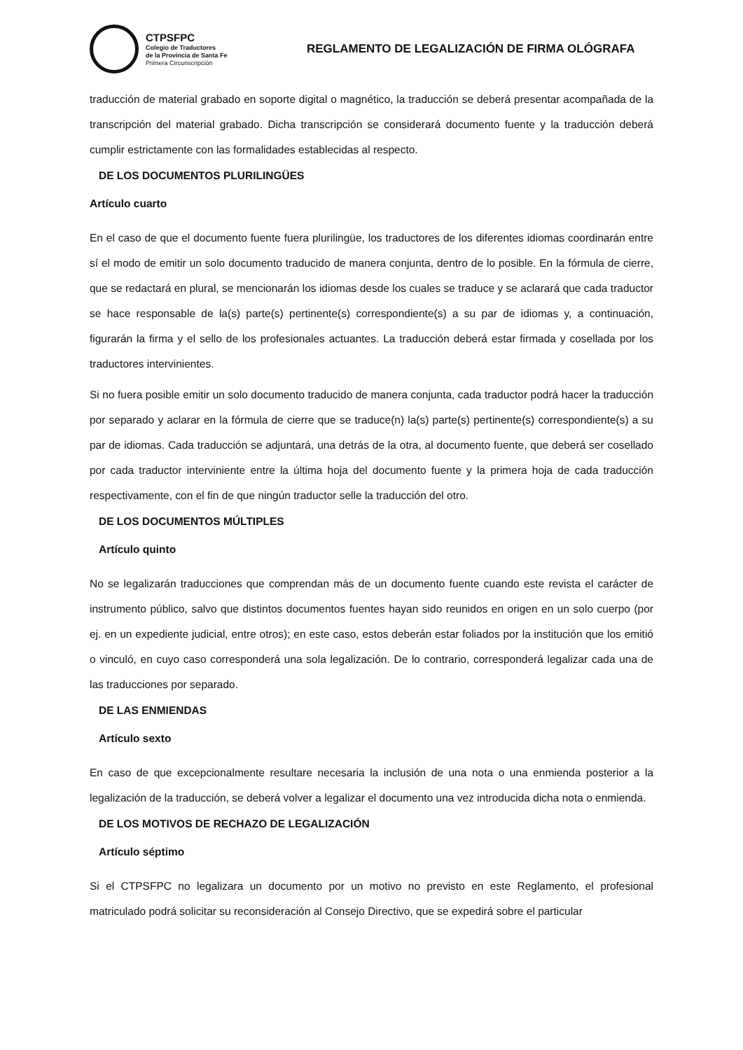CTPSFPC
Colegio de Traductores
de la Provincia de Santa Fe
Primera Circunscripción
REGLAMENTO DE LEGALIZACIÓN DE FIRMA OLÓGRAFA
traducción de material grabado en soporte digital o magnético, la traducción se deberá presentar acompañada de la transcripción del material grabado. Dicha transcripción se considerará documento fuente y la traducción deberá cumplir estrictamente con las formalidades establecidas al respecto.
DE LOS DOCUMENTOS PLURILINGÜES
Artículo cuarto
En el caso de que el documento fuente fuera plurilingüe, los traductores de los diferentes idiomas coordinarán entre sí el modo de emitir un solo documento traducido de manera conjunta, dentro de lo posible. En la fórmula de cierre, que se redactará en plural, se mencionarán los idiomas desde los cuales se traduce y se aclarará que cada traductor se hace responsable de la(s) parte(s) pertinente(s) correspondiente(s) a su par de idiomas y, a continuación, figurarán la firma y el sello de los profesionales actuantes. La traducción deberá estar firmada y cosellada por los traductores intervinientes.
Si no fuera posible emitir un solo documento traducido de manera conjunta, cada traductor podrá hacer la traducción por separado y aclarar en la fórmula de cierre que se traduce(n) la(s) parte(s) pertinente(s) correspondiente(s) a su par de idiomas. Cada traducción se adjuntará, una detrás de la otra, al documento fuente, que deberá ser cosellado por cada traductor interviniente entre la última hoja del documento fuente y la primera hoja de cada traducción respectivamente, con el fin de que ningún traductor selle la traducción del otro.
DE LOS DOCUMENTOS MÚLTIPLES
Artículo quinto
No se legalizarán traducciones que comprendan más de un documento fuente cuando este revista el carácter de instrumento público, salvo que distintos documentos fuentes hayan sido reunidos en origen en un solo cuerpo (por ej. en un expediente judicial, entre otros); en este caso, estos deberán estar foliados por la institución que los emitió o vinculó, en cuyo caso corresponderá una sola legalización. De lo contrario, corresponderá legalizar cada una de las traducciones por separado.
DE LAS ENMIENDAS
Artículo sexto
En caso de que excepcionalmente resultare necesaria la inclusión de una nota o una enmienda posterior a la legalización de la traducción, se deberá volver a legalizar el documento una vez introducida dicha nota o enmienda.
DE LOS MOTIVOS DE RECHAZO DE LEGALIZACIÓN
Artículo séptimo
Si el CTPSFPC no legalizara un documento por un motivo no previsto en este Reglamento, el profesional matriculado podrá solicitar su reconsideración al Consejo Directivo, que se expedirá sobre el particular